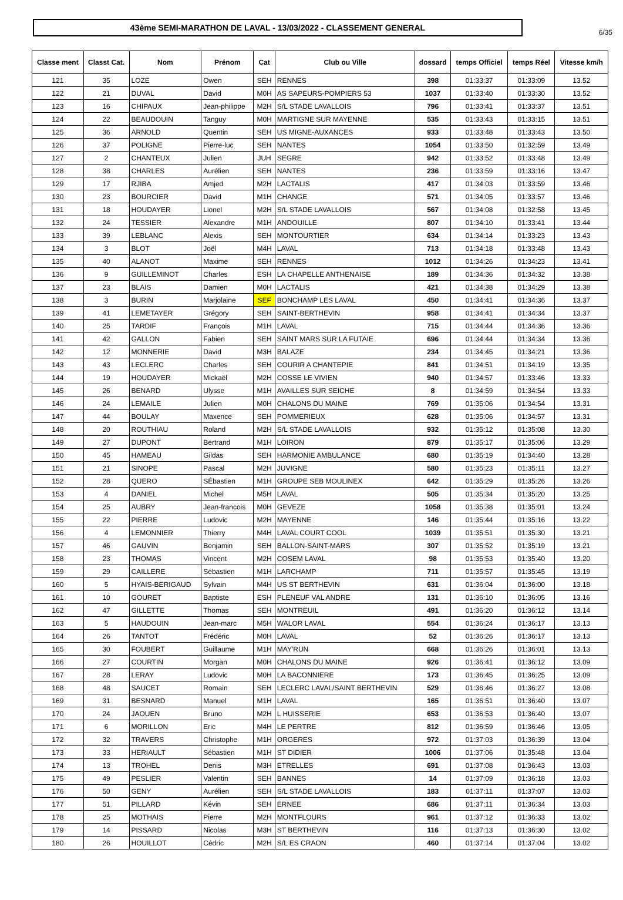6/35
43ème SEMI-MARATHON DE LAVAL - 13/03/2022 - CLASSEMENT GENERAL
| Classe ment | Classt Cat. | Nom | Prénom | Cat | Club ou Ville | dossard | temps Officiel | temps Réel | Vitesse km/h |
| --- | --- | --- | --- | --- | --- | --- | --- | --- | --- |
| 121 | 35 | LOZE | Owen | SEH | RENNES | 398 | 01:33:37 | 01:33:09 | 13.52 |
| 122 | 21 | DUVAL | David | M0H | AS SAPEURS-POMPIERS 53 | 1037 | 01:33:40 | 01:33:30 | 13.52 |
| 123 | 16 | CHIPAUX | Jean-philippe | M2H | S/L STADE LAVALLOIS | 796 | 01:33:41 | 01:33:37 | 13.51 |
| 124 | 22 | BEAUDOUIN | Tanguy | M0H | MARTIGNE SUR MAYENNE | 535 | 01:33:43 | 01:33:15 | 13.51 |
| 125 | 36 | ARNOLD | Quentin | SEH | US MIGNE-AUXANCES | 933 | 01:33:48 | 01:33:43 | 13.50 |
| 126 | 37 | POLIGNE | Pierre-luc | SEH | NANTES | 1054 | 01:33:50 | 01:32:59 | 13.49 |
| 127 | 2 | CHANTEUX | Julien | JUH | SEGRE | 942 | 01:33:52 | 01:33:48 | 13.49 |
| 128 | 38 | CHARLES | Aurélien | SEH | NANTES | 236 | 01:33:59 | 01:33:16 | 13.47 |
| 129 | 17 | RJIBA | Amjed | M2H | LACTALIS | 417 | 01:34:03 | 01:33:59 | 13.46 |
| 130 | 23 | BOURCIER | David | M1H | CHANGE | 571 | 01:34:05 | 01:33:57 | 13.46 |
| 131 | 18 | HOUDAYER | Lionel | M2H | S/L STADE LAVALLOIS | 567 | 01:34:08 | 01:32:58 | 13.45 |
| 132 | 24 | TESSIER | Alexandre | M1H | ANDOUILLE | 807 | 01:34:10 | 01:33:41 | 13.44 |
| 133 | 39 | LEBLANC | Alexis | SEH | MONTOURTIER | 634 | 01:34:14 | 01:33:23 | 13.43 |
| 134 | 3 | BLOT | Joël | M4H | LAVAL | 713 | 01:34:18 | 01:33:48 | 13.43 |
| 135 | 40 | ALANOT | Maxime | SEH | RENNES | 1012 | 01:34:26 | 01:34:23 | 13.41 |
| 136 | 9 | GUILLEMINOT | Charles | ESH | LA CHAPELLE ANTHENAISE | 189 | 01:34:36 | 01:34:32 | 13.38 |
| 137 | 23 | BLAIS | Damien | M0H | LACTALIS | 421 | 01:34:38 | 01:34:29 | 13.38 |
| 138 | 3 | BURIN | Marjolaine | SEF | BONCHAMP LES LAVAL | 450 | 01:34:41 | 01:34:36 | 13.37 |
| 139 | 41 | LEMETAYER | Grégory | SEH | SAINT-BERTHEVIN | 958 | 01:34:41 | 01:34:34 | 13.37 |
| 140 | 25 | TARDIF | François | M1H | LAVAL | 715 | 01:34:44 | 01:34:36 | 13.36 |
| 141 | 42 | GALLON | Fabien | SEH | SAINT MARS SUR LA FUTAIE | 696 | 01:34:44 | 01:34:34 | 13.36 |
| 142 | 12 | MONNERIE | David | M3H | BALAZE | 234 | 01:34:45 | 01:34:21 | 13.36 |
| 143 | 43 | LECLERC | Charles | SEH | COURIR A CHANTEPIE | 841 | 01:34:51 | 01:34:19 | 13.35 |
| 144 | 19 | HOUDAYER | Mickaël | M2H | COSSE LE VIVIEN | 940 | 01:34:57 | 01:33:46 | 13.33 |
| 145 | 26 | BENARD | Ulysse | M1H | AVAILLES SUR SEICHE | 8 | 01:34:59 | 01:34:54 | 13.33 |
| 146 | 24 | LEMAILE | Julien | M0H | CHALONS DU MAINE | 769 | 01:35:06 | 01:34:54 | 13.31 |
| 147 | 44 | BOULAY | Maxence | SEH | POMMERIEUX | 628 | 01:35:06 | 01:34:57 | 13.31 |
| 148 | 20 | ROUTHIAU | Roland | M2H | S/L STADE LAVALLOIS | 932 | 01:35:12 | 01:35:08 | 13.30 |
| 149 | 27 | DUPONT | Bertrand | M1H | LOIRON | 879 | 01:35:17 | 01:35:06 | 13.29 |
| 150 | 45 | HAMEAU | Gildas | SEH | HARMONIE AMBULANCE | 680 | 01:35:19 | 01:34:40 | 13.28 |
| 151 | 21 | SINOPE | Pascal | M2H | JUVIGNE | 580 | 01:35:23 | 01:35:11 | 13.27 |
| 152 | 28 | QUERO | SÉbastien | M1H | GROUPE SEB MOULINEX | 642 | 01:35:29 | 01:35:26 | 13.26 |
| 153 | 4 | DANIEL | Michel | M5H | LAVAL | 505 | 01:35:34 | 01:35:20 | 13.25 |
| 154 | 25 | AUBRY | Jean-francois | M0H | GEVEZE | 1058 | 01:35:38 | 01:35:01 | 13.24 |
| 155 | 22 | PIERRE | Ludovic | M2H | MAYENNE | 146 | 01:35:44 | 01:35:16 | 13.22 |
| 156 | 4 | LEMONNIER | Thierry | M4H | LAVAL COURT COOL | 1039 | 01:35:51 | 01:35:30 | 13.21 |
| 157 | 46 | GAUVIN | Benjamin | SEH | BALLON-SAINT-MARS | 307 | 01:35:52 | 01:35:19 | 13.21 |
| 158 | 23 | THOMAS | Vincent | M2H | COSEM LAVAL | 98 | 01:35:53 | 01:35:40 | 13.20 |
| 159 | 29 | CAILLERE | Sébastien | M1H | LARCHAMP | 711 | 01:35:57 | 01:35:45 | 13.19 |
| 160 | 5 | HYAIS-BERIGAUD | Sylvain | M4H | US ST BERTHEVIN | 631 | 01:36:04 | 01:36:00 | 13.18 |
| 161 | 10 | GOURET | Baptiste | ESH | PLENEUF VAL ANDRE | 131 | 01:36:10 | 01:36:05 | 13.16 |
| 162 | 47 | GILLETTE | Thomas | SEH | MONTREUIL | 491 | 01:36:20 | 01:36:12 | 13.14 |
| 163 | 5 | HAUDOUIN | Jean-marc | M5H | WALOR LAVAL | 554 | 01:36:24 | 01:36:17 | 13.13 |
| 164 | 26 | TANTOT | Frédéric | M0H | LAVAL | 52 | 01:36:26 | 01:36:17 | 13.13 |
| 165 | 30 | FOUBERT | Guillaume | M1H | MAY'RUN | 668 | 01:36:26 | 01:36:01 | 13.13 |
| 166 | 27 | COURTIN | Morgan | M0H | CHALONS DU MAINE | 926 | 01:36:41 | 01:36:12 | 13.09 |
| 167 | 28 | LERAY | Ludovic | M0H | LA BACONNIERE | 173 | 01:36:45 | 01:36:25 | 13.09 |
| 168 | 48 | SAUCET | Romain | SEH | LECLERC LAVAL/SAINT BERTHEVIN | 529 | 01:36:46 | 01:36:27 | 13.08 |
| 169 | 31 | BESNARD | Manuel | M1H | LAVAL | 165 | 01:36:51 | 01:36:40 | 13.07 |
| 170 | 24 | JAOUEN | Bruno | M2H | L HUISSERIE | 653 | 01:36:53 | 01:36:40 | 13.07 |
| 171 | 6 | MORILLON | Eric | M4H | LE PERTRE | 812 | 01:36:59 | 01:36:46 | 13.05 |
| 172 | 32 | TRAVERS | Christophe | M1H | ORGERES | 972 | 01:37:03 | 01:36:39 | 13.04 |
| 173 | 33 | HERIAULT | Sébastien | M1H | ST DIDIER | 1006 | 01:37:06 | 01:35:48 | 13.04 |
| 174 | 13 | TROHEL | Denis | M3H | ETRELLES | 691 | 01:37:08 | 01:36:43 | 13.03 |
| 175 | 49 | PESLIER | Valentin | SEH | BANNES | 14 | 01:37:09 | 01:36:18 | 13.03 |
| 176 | 50 | GENY | Aurélien | SEH | S/L STADE LAVALLOIS | 183 | 01:37:11 | 01:37:07 | 13.03 |
| 177 | 51 | PILLARD | Kévin | SEH | ERNEE | 686 | 01:37:11 | 01:36:34 | 13.03 |
| 178 | 25 | MOTHAIS | Pierre | M2H | MONTFLOURS | 961 | 01:37:12 | 01:36:33 | 13.02 |
| 179 | 14 | PISSARD | Nicolas | M3H | ST BERTHEVIN | 116 | 01:37:13 | 01:36:30 | 13.02 |
| 180 | 26 | HOUILLOT | Cédric | M2H | S/L ES CRAON | 460 | 01:37:14 | 01:37:04 | 13.02 |